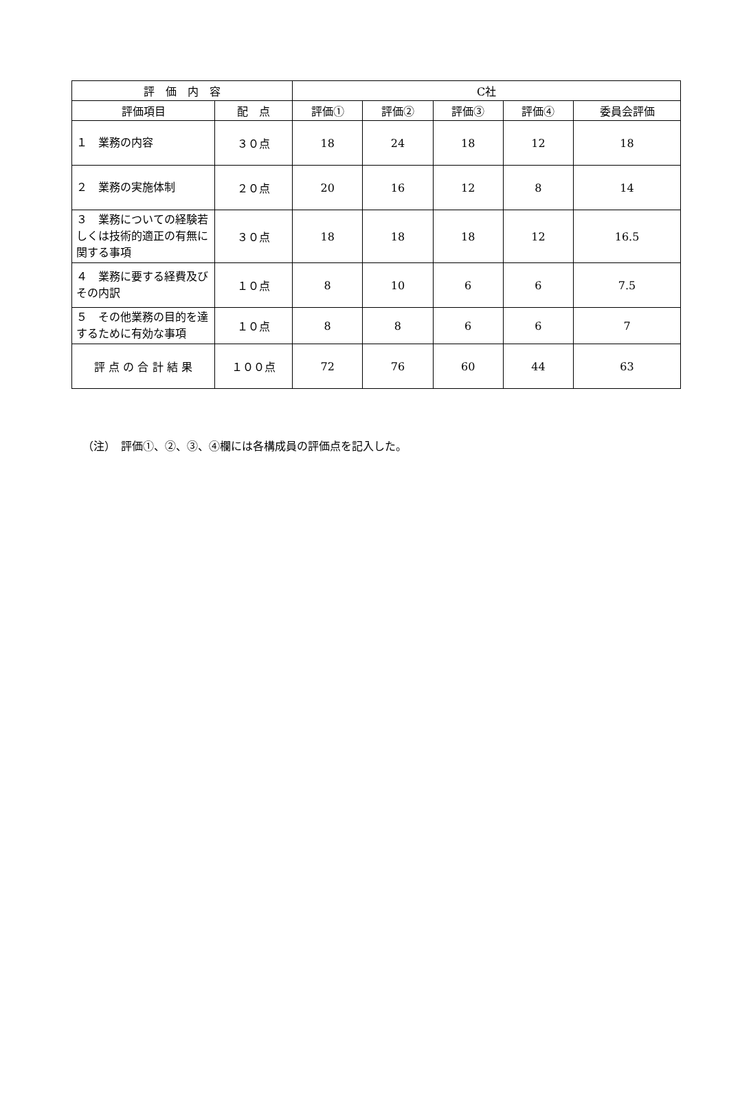| 評 価 内 容 | | C社 | | | | |
| --- | --- | --- | --- | --- | --- | --- |
| 評価項目 | 配 点 | 評価① | 評価② | 評価③ | 評価④ | 委員会評価 |
| １ 業務の内容 | ３０点 | 18 | 24 | 18 | 12 | 18 |
| ２ 業務の実施体制 | ２０点 | 20 | 16 | 12 | 8 | 14 |
| ３ 業務についての経験若しくは技術的適正の有無に関する事項 | ３０点 | 18 | 18 | 18 | 12 | 16.5 |
| ４ 業務に要する経費及びその内訳 | １０点 | 8 | 10 | 6 | 6 | 7.5 |
| ５ その他業務の目的を達するために有効な事項 | １０点 | 8 | 8 | 6 | 6 | 7 |
| 評 点 の 合 計 結 果 | １００点 | 72 | 76 | 60 | 44 | 63 |
（注）　評価①、②、③、④欄には各構成員の評価点を記入した。